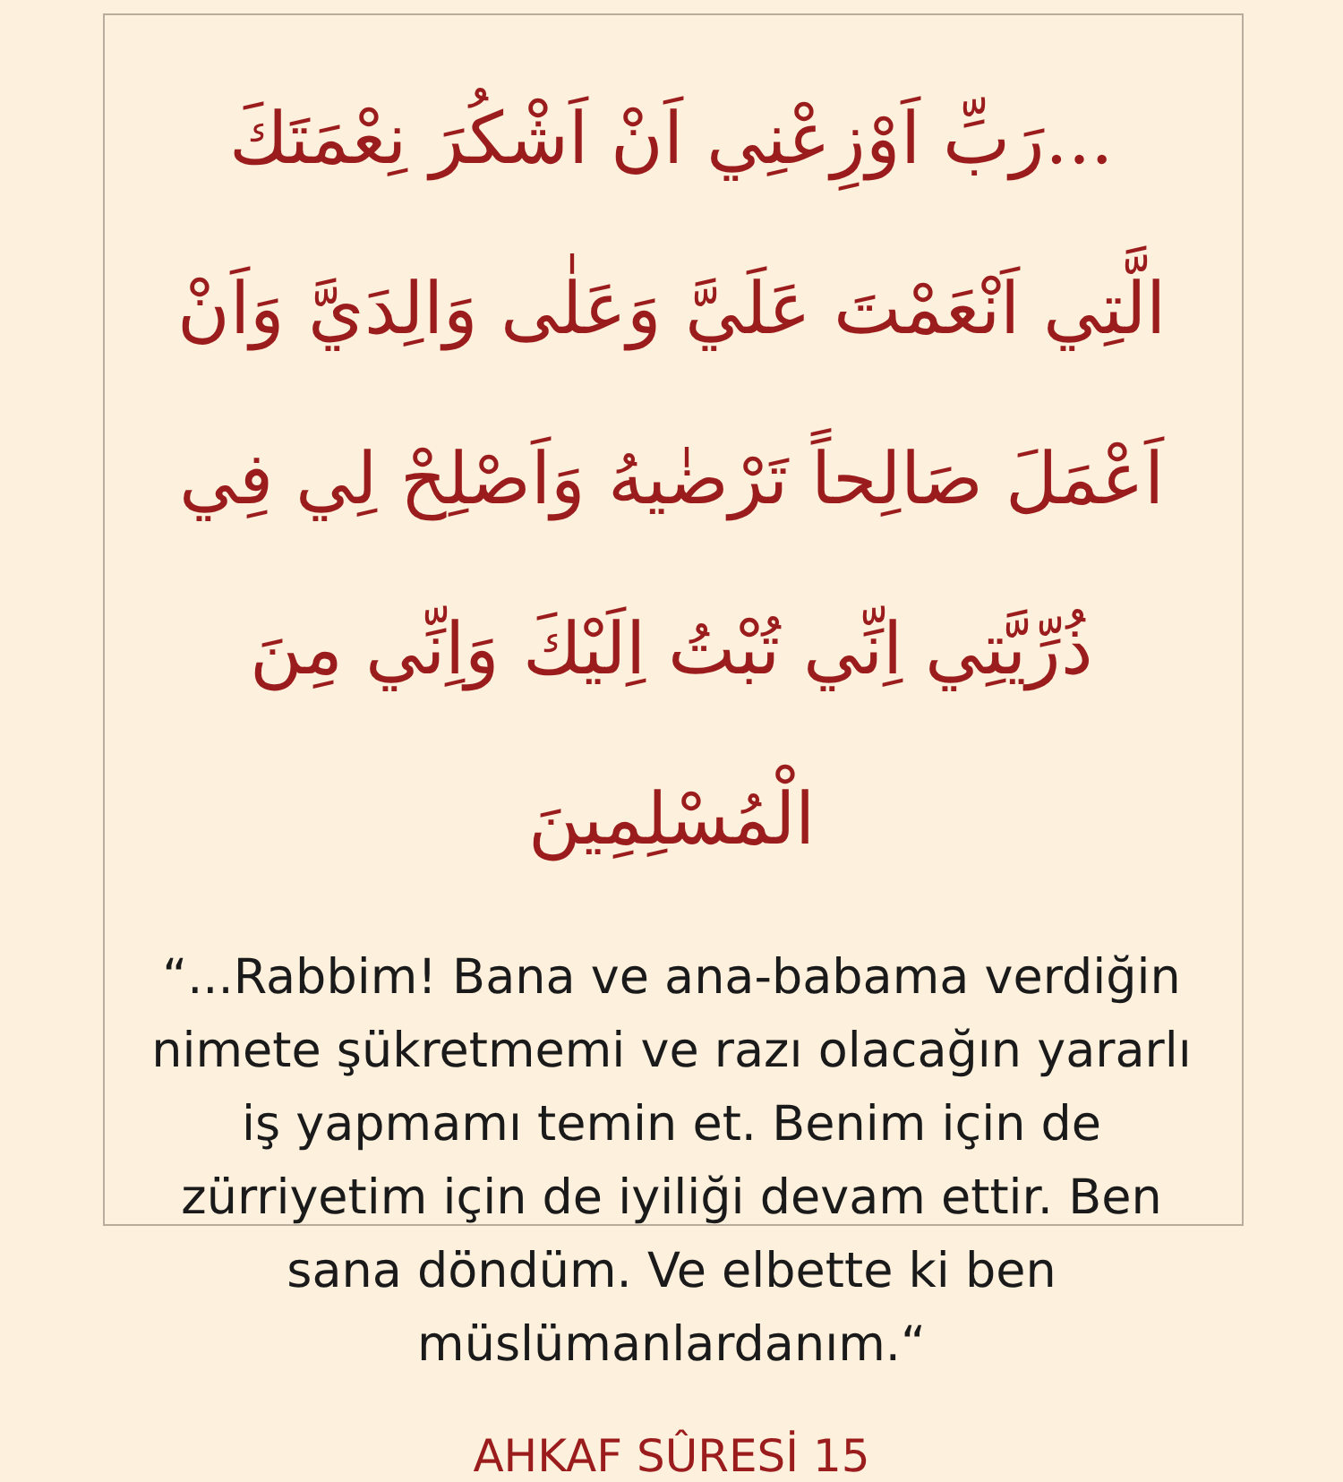...رَبِّ اَوْزِعْنِي اَنْ اَشْكُرَ نِعْمَتَكَ الَّتِي اَنْعَمْتَ عَلَيَّ وَعَلٰى وَالِدَيَّ وَاَنْ اَعْمَلَ صَالِحاً تَرْضٰيهُ وَاَصْلِحْ لِي فِي ذُرِّيَّتِي اِنِّي تُبْتُ اِلَيْكَ وَاِنِّي مِنَ الْمُسْلِمِينَ
“...Rabbim! Bana ve ana-babama verdiğin nimete şükretmemi ve razı olacağın yararlı iş yapmamı temin et. Benim için de zürriyetim için de iyiliği devam ettir. Ben sana döndüm. Ve elbette ki ben müslümanlardanım.“
AHKAF SÛRESİ 15